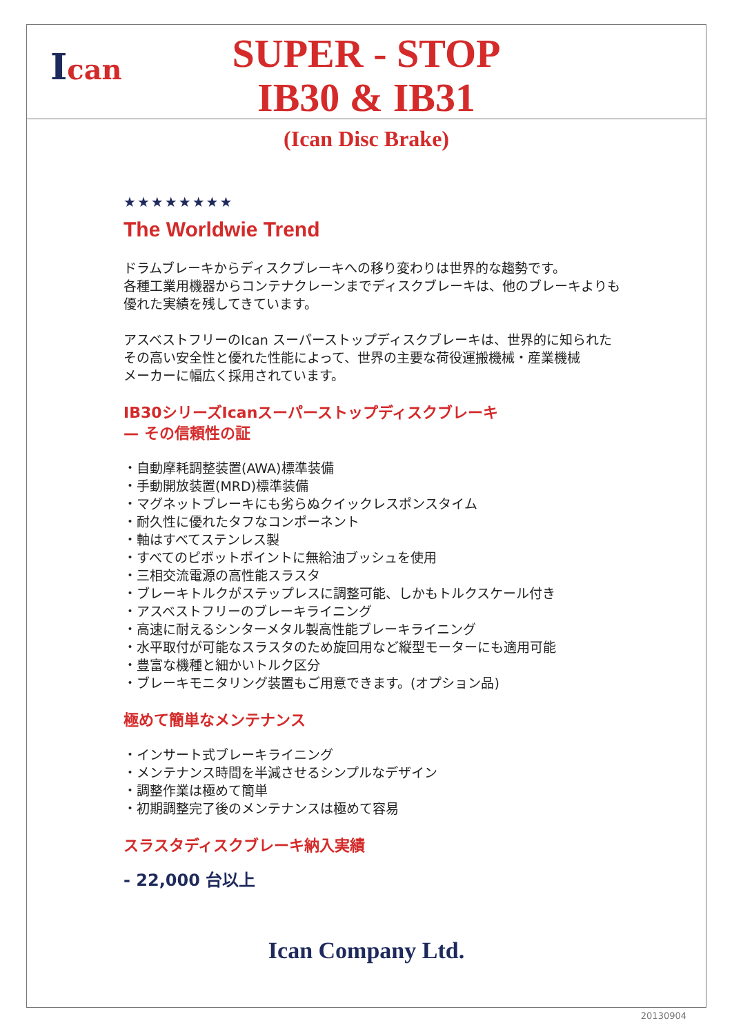Ican
SUPER - STOP
IB30 & IB31
(Ican Disc Brake)
★★★★★★★★
The Worldwie Trend
ドラムブレーキからディスクブレーキへの移り変わりは世界的な趨勢です。
各種工業用機器からコンテナクレーンまでディスクブレーキは、他のブレーキよりも
優れた実績を残してきています。
アスベストフリーのIcan スーパーストップディスクブレーキは、世界的に知られた
その高い安全性と優れた性能によって、世界の主要な荷役運搬機械・産業機械
メーカーに幅広く採用されています。
IB30シリーズIcanスーパーストップディスクブレーキ
— その信頼性の証
・自動摩耗調整装置(AWA)標準装備
・手動開放装置(MRD)標準装備
・マグネットブレーキにも劣らぬクイックレスポンスタイム
・耐久性に優れたタフなコンポーネント
・軸はすべてステンレス製
・すべてのピボットポイントに無給油ブッシュを使用
・三相交流電源の高性能スラスタ
・ブレーキトルクがステップレスに調整可能、しかもトルクスケール付き
・アスベストフリーのブレーキライニング
・高速に耐えるシンターメタル製高性能ブレーキライニング
・水平取付が可能なスラスタのため旋回用など縦型モーターにも適用可能
・豊富な機種と細かいトルク区分
・ブレーキモニタリング装置もご用意できます。(オプション品)
極めて簡単なメンテナンス
・インサート式ブレーキライニング
・メンテナンス時間を半減させるシンプルなデザイン
・調整作業は極めて簡単
・初期調整完了後のメンテナンスは極めて容易
スラスタディスクブレーキ納入実績
- 22,000 台以上
Ican Company Ltd.
20130904